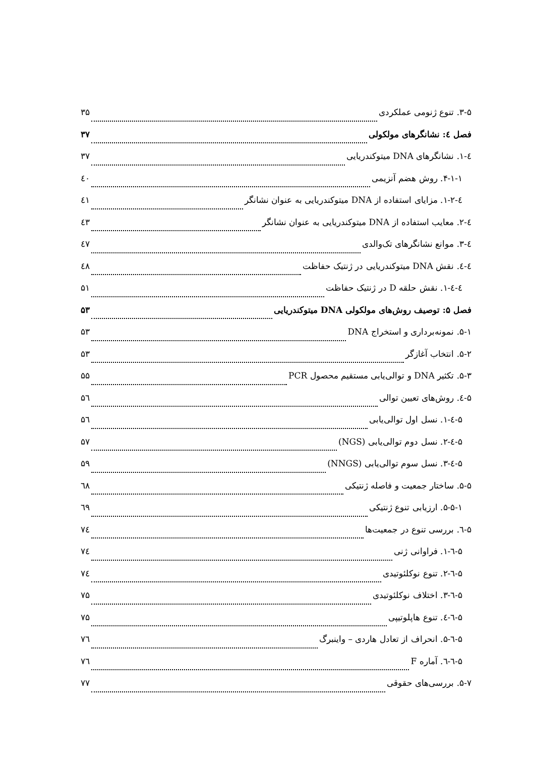۳-۵. تنوع ژنومی عملکردی ۳۵
فصل ٤: نشانگرهای مولکولی ۳۷
٤-۱. نشانگرهای DNA میتوکندریایی ۳۷
۴-۱-۱. روش هضم آنزیمی ٤۰
٤-۱-۲. مزایای استفاده از DNA میتوکندریایی به عنوان نشانگر ٤۱
٤-۲. معایب استفاده از DNA میتوکندریایی به عنوان نشانگر ٤۳
٤-۳. موانع نشانگرهای تک‌والدی ٤۷
٤-٤. نقش DNA میتوکندریایی در ژنتیک حفاظت ٤۸
٤-٤-۱. نقش حلقه D در ژنتیک حفاظت ۵۱
فصل ۵: توصیف روش‌های مولکولی DNA میتوکندریایی ۵۳
۵-۱. نمونه‌برداری و استخراج DNA ۵۳
۵-۲. انتخاب آغازگر ۵۳
۵-۳. تکثیر DNA و توالی‌یابی مستقیم محصول PCR ۵۵
۵-٤. روش‌های تعیین توالی ۵٦
۵-٤-۱. نسل اول توالی‌یابی ۵٦
۵-٤-۲. نسل دوم توالی‌یابی (NGS) ۵۷
۵-٤-۳. نسل سوم توالی‌یابی (NNGS) ۵۹
۵-۵. ساختار جمعیت و فاصله ژنتیکی ٦۸
۵-۵-۱. ارزیابی تنوع ژنتیکی ٦۹
۵-٦. بررسی تنوع در جمعیت‌ها ۷٤
۵-٦-۱. فراوانی ژنی ۷٤
۵-٦-۲. تنوع نوکلئوتیدی ۷٤
۵-٦-۳. اختلاف نوکلئوتیدی ۷۵
۵-٦-٤. تنوع هاپلوتیپی ۷۵
۵-٦-۵. انحراف از تعادل هاردی – واینبرگ ۷٦
۵-٦-٦. آماره F ۷٦
۵-۷. بررسی‌های حقوقی ۷۷